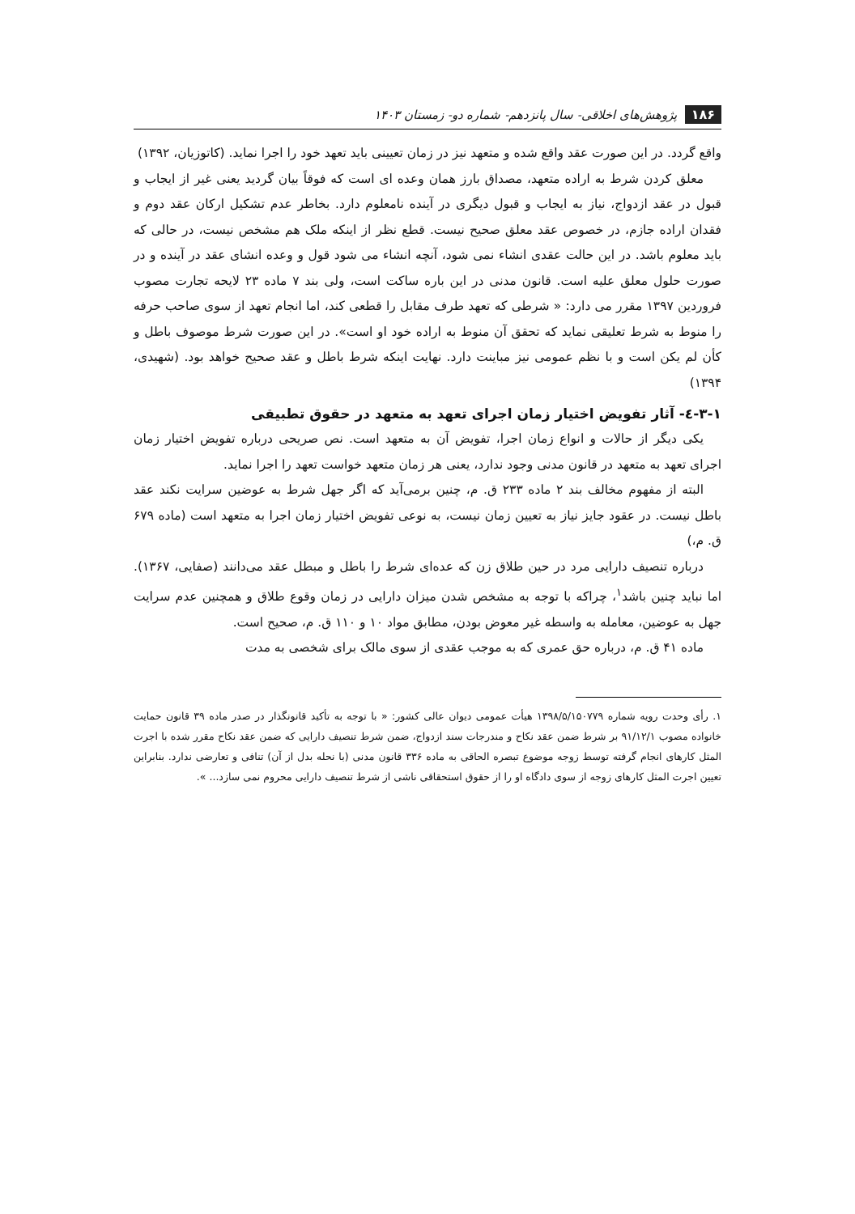۱۸۶ پژوهش‌های اخلاقی- سال پانزدهم- شماره دو- زمستان ۱۴۰۳
واقع گردد. در این صورت عقد واقع شده و متعهد نیز در زمان تعیینی باید تعهد خود را اجرا نماید. (کاتوزیان، ۱۳۹۲)
معلق کردن شرط به اراده متعهد، مصداق بارز همان وعده ای است که فوقاً بیان گردید یعنی غیر از ایجاب و قبول در عقد ازدواج، نیاز به ایجاب و قبول دیگری در آینده نامعلوم دارد. بخاطر عدم تشکیل ارکان عقد دوم و فقدان اراده جازم، در خصوص عقد معلق صحیح نیست. قطع نظر از اینکه ملک هم مشخص نیست، در حالی که باید معلوم باشد. در این حالت عقدی انشاء نمی شود، آنچه انشاء می شود قول و وعده انشای عقد در آینده و در صورت حلول معلق علیه است. قانون مدنی در این باره ساکت است، ولی بند ۷ ماده ۲۳ لایحه تجارت مصوب فروردین ۱۳۹۷ مقرر می دارد: « شرطی که تعهد طرف مقابل را قطعی کند، اما انجام تعهد از سوی صاحب حرفه را منوط به شرط تعلیقی نماید که تحقق آن منوط به اراده خود او است». در این صورت شرط موصوف باطل و کأن لم یکن است و با نظم عمومی نیز مباینت دارد. نهایت اینکه شرط باطل و عقد صحیح خواهد بود. (شهیدی، ۱۳۹۴)
۳-۱-٤- آثار تفویض اختیار زمان اجرای تعهد به متعهد در حقوق تطبیقی
یکی دیگر از حالات و انواع زمان اجرا، تفویض آن به متعهد است. نص صریحی درباره تفویض اختیار زمان اجرای تعهد به متعهد در قانون مدنی وجود ندارد، یعنی هر زمان متعهد خواست تعهد را اجرا نماید.
البته از مفهوم مخالف بند ۲ ماده ۲۳۳ ق. م، چنین برمی‌آید که اگر جهل شرط به عوضین سرایت نکند عقد باطل نیست. در عقود جایز نیاز به تعیین زمان نیست، به نوعی تفویض اختیار زمان اجرا به متعهد است (ماده ۶۷۹ ق. م،)
درباره تنصیف دارایی مرد در حین طلاق زن که عده‌ای شرط را باطل و مبطل عقد می‌دانند (صفایی، ۱۳۶۷). اما نباید چنین باشد<sup>۱</sup>، چراکه با توجه به مشخص شدن میزان دارایی در زمان وقوع طلاق و همچنین عدم سرایت جهل به عوضین، معامله به واسطه غیر معوض بودن، مطابق مواد ۱۰ و ۱۱۰ ق. م، صحیح است.
ماده ۴۱ ق. م، درباره حق عمری که به موجب عقدی از سوی مالک برای شخصی به مدت
۱. رأی وحدت رویه شماره ۱۳۹۸/۵/۱۵۰۷۷۹ هیأت عمومی دیوان عالی کشور: « با توجه به تأکید قانونگذار در صدر ماده ۳۹ قانون حمایت خانواده مصوب ۹۱/۱۲/۱ بر شرط ضمن عقد نکاح و مندرجات سند ازدواج، ضمن شرط تنصیف دارایی که ضمن عقد نکاح مقرر شده با اجرت المثل کارهای انجام گرفته توسط زوجه موضوع تبصره الحاقی به ماده ۳۳۶ قانون مدنی (با نحله بدل از آن) تنافی و تعارضی ندارد. بنابراین تعیین اجرت المثل کارهای زوجه از سوی دادگاه او را از حقوق استحقاقی ناشی از شرط تنصیف دارایی محروم نمی سازد... ».